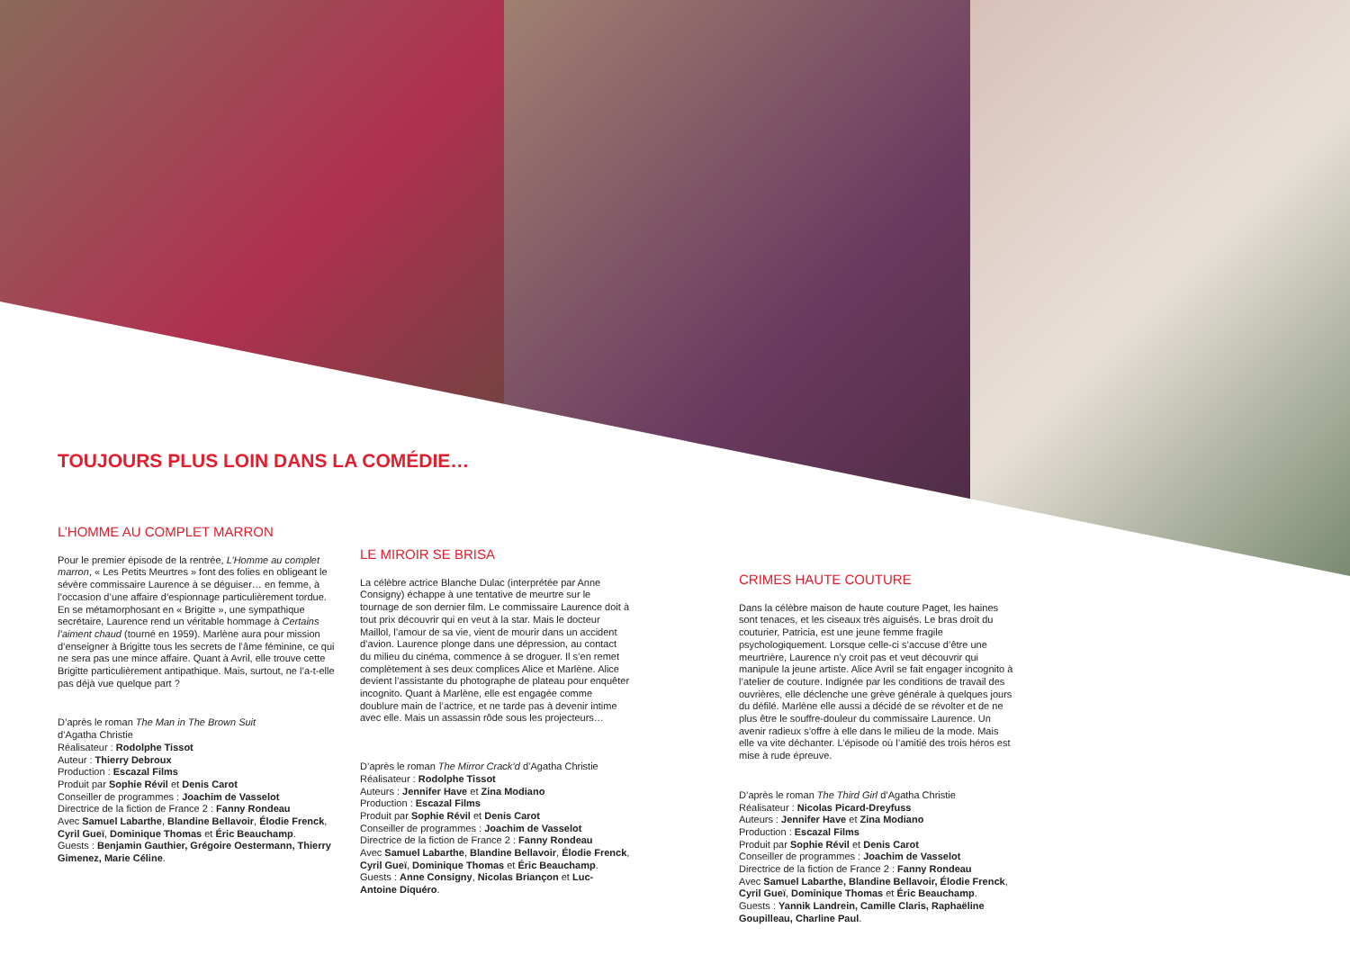TOUJOURS PLUS LOIN DANS LA COMÉDIE…
L’HOMME AU COMPLET MARRON
Pour le premier épisode de la rentrée, L’Homme au complet marron, « Les Petits Meurtres » font des folies en obligeant le sévère commissaire Laurence à se déguiser… en femme, à l’occasion d’une affaire d’espionnage particulièrement tordue. En se métamorphosant en « Brigitte », une sympathique secrétaire, Laurence rend un véritable hommage à Certains l’aiment chaud (tourné en 1959). Marlène aura pour mission d’enseigner à Brigitte tous les secrets de l’âme féminine, ce qui ne sera pas une mince affaire. Quant à Avril, elle trouve cette Brigitte particulièrement antipathique. Mais, surtout, ne l’a-t-elle pas déjà vue quelque part ?
D’après le roman The Man in The Brown Suit
d’Agatha Christie
Réalisateur : Rodolphe Tissot
Auteur : Thierry Debroux
Production : Escazal Films
Produit par Sophie Révil et Denis Carot
Conseiller de programmes : Joachim de Vasselot
Directrice de la fiction de France 2 : Fanny Rondeau
Avec Samuel Labarthe, Blandine Bellavoir, Élodie Frenck, Cyril Gueï, Dominique Thomas et Éric Beauchamp.
Guests : Benjamin Gauthier, Grégoire Oestermann, Thierry Gimenez, Marie Céline.
LE MIROIR SE BRISA
La célèbre actrice Blanche Dulac (interprétée par Anne Consigny) échappe à une tentative de meurtre sur le tournage de son dernier film. Le commissaire Laurence doit à tout prix découvrir qui en veut à la star. Mais le docteur Maillol, l’amour de sa vie, vient de mourir dans un accident d’avion. Laurence plonge dans une dépression, au contact du milieu du cinéma, commence à se droguer. Il s’en remet complètement à ses deux complices Alice et Marlène. Alice devient l’assistante du photographe de plateau pour enquêter incognito. Quant à Marlène, elle est engagée comme doublure main de l’actrice, et ne tarde pas à devenir intime avec elle. Mais un assassin rôde sous les projecteurs…
D’après le roman The Mirror Crack’d d’Agatha Christie
Réalisateur : Rodolphe Tissot
Auteurs : Jennifer Have et Zina Modiano
Production : Escazal Films
Produit par Sophie Révil et Denis Carot
Conseiller de programmes : Joachim de Vasselot
Directrice de la fiction de France 2 : Fanny Rondeau
Avec Samuel Labarthe, Blandine Bellavoir, Élodie Frenck, Cyril Gueï, Dominique Thomas et Éric Beauchamp.
Guests : Anne Consigny, Nicolas Briançon et Luc-Antoine Diquéro.
CRIMES HAUTE COUTURE
Dans la célèbre maison de haute couture Paget, les haines sont tenaces, et les ciseaux très aiguisés. Le bras droit du couturier, Patricia, est une jeune femme fragile psychologiquement. Lorsque celle-ci s’accuse d’être une meurtrière, Laurence n’y croit pas et veut découvrir qui manipule la jeune artiste. Alice Avril se fait engager incognito à l’atelier de couture. Indignée par les conditions de travail des ouvrières, elle déclenche une grève générale à quelques jours du défilé. Marlène elle aussi a décidé de se révolter et de ne plus être le souffre-douleur du commissaire Laurence. Un avenir radieux s’offre à elle dans le milieu de la mode. Mais elle va vite déchanter. L’épisode où l’amitié des trois héros est mise à rude épreuve.
D’après le roman The Third Girl d’Agatha Christie
Réalisateur : Nicolas Picard-Dreyfuss
Auteurs : Jennifer Have et Zina Modiano
Production : Escazal Films
Produit par Sophie Révil et Denis Carot
Conseiller de programmes : Joachim de Vasselot
Directrice de la fiction de France 2 : Fanny Rondeau
Avec Samuel Labarthe, Blandine Bellavoir, Élodie Frenck, Cyril Gueï, Dominique Thomas et Éric Beauchamp.
Guests : Yannik Landrein, Camille Claris, Raphaëline Goupilleau, Charline Paul.